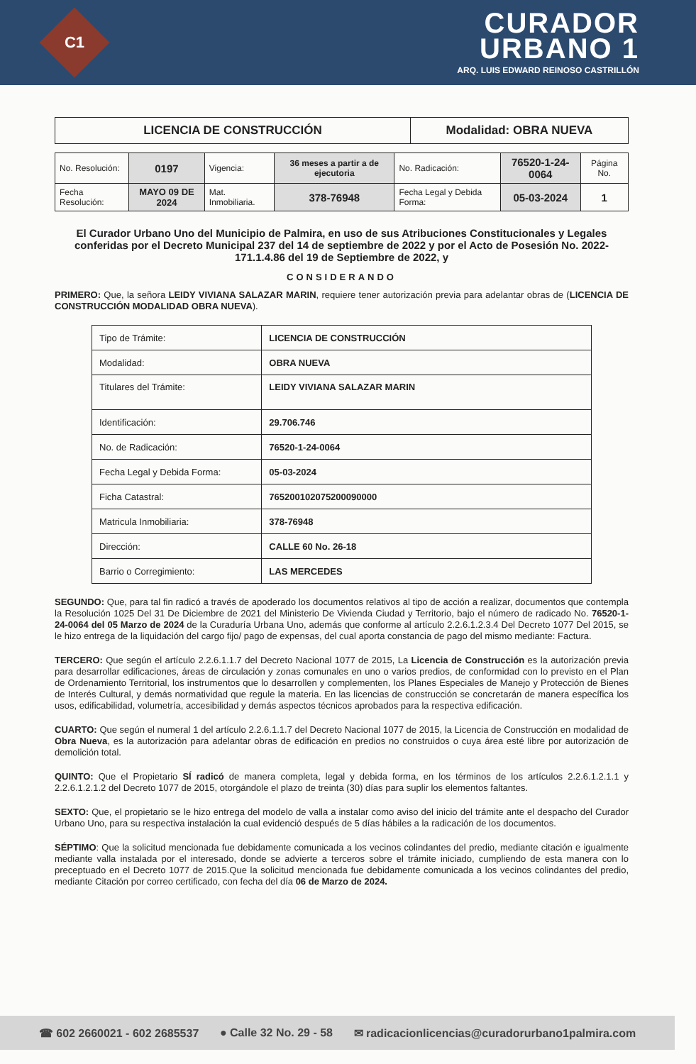C1
CURADOR
URBANO 1
ARQ. LUIS EDWARD REINOSO CASTRILLÓN
| LICENCIA DE CONSTRUCCIÓN | Modalidad: OBRA NUEVA |
| No. Resolución: | 0197 | Vigencia: | 36 meses a partir a de ejecutoria | No. Radicación: | 76520-1-24-0064 | Página No. |
| Fecha Resolución: | MAYO 09 DE 2024 | Mat. Inmobiliaria. | 378-76948 | Fecha Legal y Debida Forma: | 05-03-2024 | 1 |
El Curador Urbano Uno del Municipio de Palmira, en uso de sus Atribuciones Constitucionales y Legales conferidas por el Decreto Municipal 237 del 14 de septiembre de 2022 y por el Acto de Posesión No. 2022-171.1.4.86 del 19 de Septiembre de 2022, y
CONSIDERANDO
PRIMERO: Que, la señora LEIDY VIVIANA SALAZAR MARIN, requiere tener autorización previa para adelantar obras de (LICENCIA DE CONSTRUCCIÓN MODALIDAD OBRA NUEVA).
| Tipo de Trámite: | LICENCIA DE CONSTRUCCIÓN |
| Modalidad: | OBRA NUEVA |
| Titulares del Trámite: | LEIDY VIVIANA SALAZAR MARIN |
| Identificación: | 29.706.746 |
| No. de Radicación: | 76520-1-24-0064 |
| Fecha Legal y Debida Forma: | 05-03-2024 |
| Ficha Catastral: | 765200102075200090000 |
| Matricula Inmobiliaria: | 378-76948 |
| Dirección: | CALLE 60 No. 26-18 |
| Barrio o Corregimiento: | LAS MERCEDES |
SEGUNDO: Que, para tal fin radicó a través de apoderado los documentos relativos al tipo de acción a realizar, documentos que contempla la Resolución 1025 Del 31 De Diciembre de 2021 del Ministerio De Vivienda Ciudad y Territorio, bajo el número de radicado No. 76520-1-24-0064 del 05 Marzo de 2024 de la Curaduría Urbana Uno, además que conforme al artículo 2.2.6.1.2.3.4 Del Decreto 1077 Del 2015, se le hizo entrega de la liquidación del cargo fijo/ pago de expensas, del cual aporta constancia de pago del mismo mediante: Factura.
TERCERO: Que según el artículo 2.2.6.1.1.7 del Decreto Nacional 1077 de 2015, La Licencia de Construcción es la autorización previa para desarrollar edificaciones, áreas de circulación y zonas comunales en uno o varios predios, de conformidad con lo previsto en el Plan de Ordenamiento Territorial, los instrumentos que lo desarrollen y complementen, los Planes Especiales de Manejo y Protección de Bienes de Interés Cultural, y demás normatividad que regule la materia. En las licencias de construcción se concretarán de manera específica los usos, edificabilidad, volumetría, accesibilidad y demás aspectos técnicos aprobados para la respectiva edificación.
CUARTO: Que según el numeral 1 del artículo 2.2.6.1.1.7 del Decreto Nacional 1077 de 2015, la Licencia de Construcción en modalidad de Obra Nueva, es la autorización para adelantar obras de edificación en predios no construidos o cuya área esté libre por autorización de demolición total.
QUINTO: Que el Propietario SÍ radicó de manera completa, legal y debida forma, en los términos de los artículos 2.2.6.1.2.1.1 y 2.2.6.1.2.1.2 del Decreto 1077 de 2015, otorgándole el plazo de treinta (30) días para suplir los elementos faltantes.
SEXTO: Que, el propietario se le hizo entrega del modelo de valla a instalar como aviso del inicio del trámite ante el despacho del Curador Urbano Uno, para su respectiva instalación la cual evidenció después de 5 días hábiles a la radicación de los documentos.
SÉPTIMO: Que la solicitud mencionada fue debidamente comunicada a los vecinos colindantes del predio, mediante citación e igualmente mediante valla instalada por el interesado, donde se advierte a terceros sobre el trámite iniciado, cumpliendo de esta manera con lo preceptuado en el Decreto 1077 de 2015.Que la solicitud mencionada fue debidamente comunicada a los vecinos colindantes del predio, mediante Citación por correo certificado, con fecha del día 06 de Marzo de 2024.
☎ 602 2660021 - 602 2685537 ● Calle 32 No. 29 - 58 ✉ radicacionlicencias@curadorurbano1palmira.com